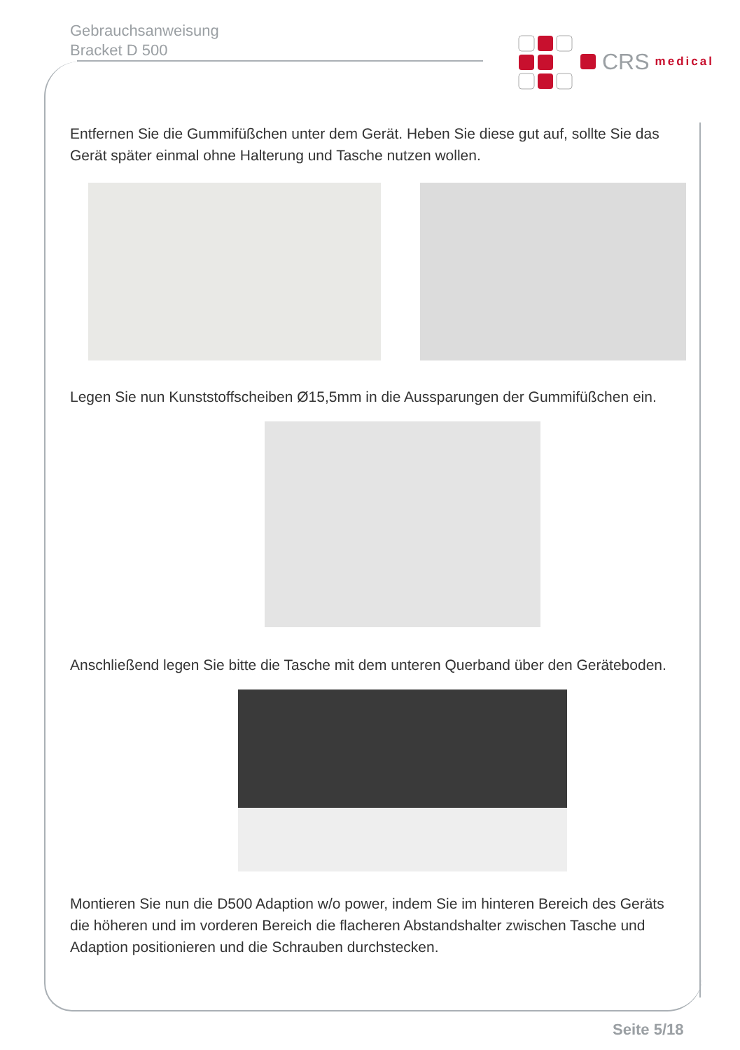Gebrauchsanweisung
Bracket D 500
CRS medical
Entfernen Sie die Gummifüßchen unter dem Gerät. Heben Sie diese gut auf, sollte Sie das Gerät später einmal ohne Halterung und Tasche nutzen wollen.
Legen Sie nun Kunststoffscheiben Ø15,5mm in die Aussparungen der Gummifüßchen ein.
Anschließend legen Sie bitte die Tasche mit dem unteren Querband über den Geräteboden.
Montieren Sie nun die D500 Adaption w/o power, indem Sie im hinteren Bereich des Geräts die höheren und im vorderen Bereich die flacheren Abstandshalter zwischen Tasche und Adaption positionieren und die Schrauben durchstecken.
Seite 5/18